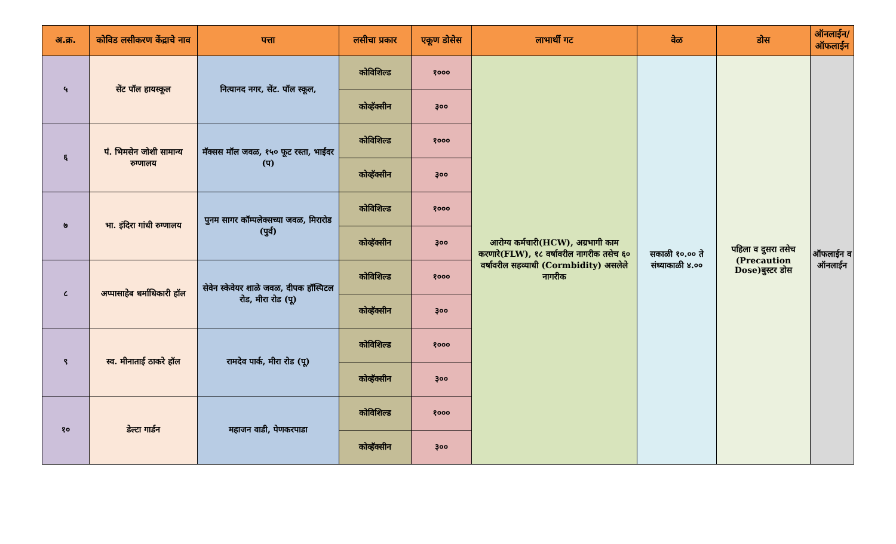| अ.क्र. | कोविड लसीकरण केंद्राचे नाव | पत्ता | लसीचा प्रकार | एकूण डोसेस | लाभार्थी गट | वेळ | डोस | ऑनलाईन/ ऑफलाईन |
| --- | --- | --- | --- | --- | --- | --- | --- | --- |
| ५ | सेंट पॉल हायस्कूल | नित्यानद नगर, सेंट. पॉल स्कूल, | कोविशिल्ड | १००० | आरोग्य कर्मचारी(HCW), अग्रभागी काम करणारे(FLW), १८ वर्षावरील नागरीक तसेच ६० वर्षावरील सहव्याधी (Cormbidity) असलेले नागरीक | सकाळी १०.०० ते संध्याकाळी ४.०० | पहिला व दुसरा तसेच (Precaution Dose)बुस्टर डोस | ऑफलाईन व ऑनलाईन |
| | | | कोव्हॅक्सीन | ३०० | | | | |
| ६ | पं. भिमसेन जोशी सामान्य रुग्णालय | मॅक्सस मॉल जवळ, १५० फूट रस्ता, भाईंदर (प) | कोविशिल्ड | १००० | | | | |
| | | | कोव्हॅक्सीन | ३०० | | | | |
| ७ | भा. इंदिरा गांधी रुग्णालय | पुनम सागर कॉम्पलेक्सच्या जवळ, मिरारोड (पुर्व) | कोविशिल्ड | १००० | | | | |
| | | | कोव्हॅक्सीन | ३०० | | | | |
| ८ | अप्पासाहेब धर्माधिकारी हॉल | सेवेन स्केवेयर शाळे जवळ, दीपक हॉस्पिटल रोड, मीरा रोड (पू) | कोविशिल्ड | १००० | | | | |
| | | | कोव्हॅक्सीन | ३०० | | | | |
| ९ | स्व. मीनाताई ठाकरे हॉल | रामदेव पार्क, मीरा रोड (पू) | कोविशिल्ड | १००० | | | | |
| | | | कोव्हॅक्सीन | ३०० | | | | |
| १० | डेल्टा गार्डन | महाजन वाडी, पेणकरपाडा | कोविशिल्ड | १००० | | | | |
| | | | कोव्हॅक्सीन | ३०० | | | | |